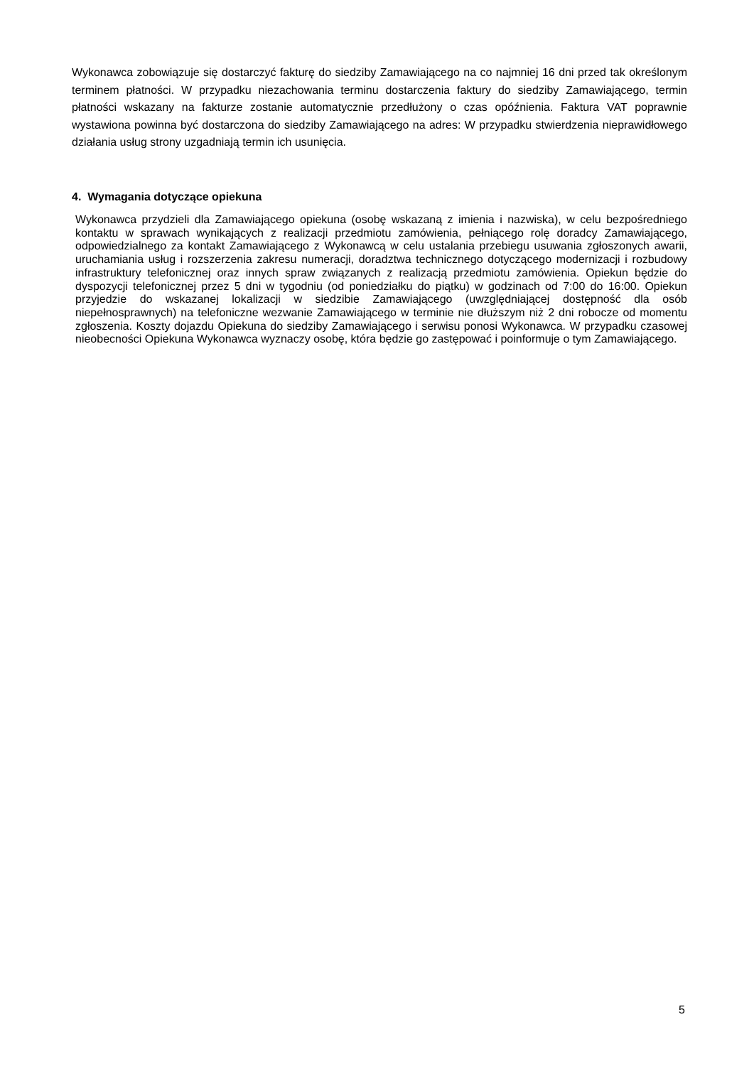Wykonawca zobowiązuje się dostarczyć fakturę do siedziby Zamawiającego na co najmniej 16 dni przed tak określonym terminem płatności. W przypadku niezachowania terminu dostarczenia faktury do siedziby Zamawiającego, termin płatności wskazany na fakturze zostanie automatycznie przedłużony o czas opóźnienia. Faktura VAT poprawnie wystawiona powinna być dostarczona do siedziby Zamawiającego na adres: W przypadku stwierdzenia nieprawidłowego działania usług strony uzgadniają termin ich usunięcia.
4. Wymagania dotyczące opiekuna
Wykonawca przydzieli dla Zamawiającego opiekuna (osobę wskazaną z imienia i nazwiska), w celu bezpośredniego kontaktu w sprawach wynikających z realizacji przedmiotu zamówienia, pełniącego rolę doradcy Zamawiającego, odpowiedzialnego za kontakt Zamawiającego z Wykonawcą w celu ustalania przebiegu usuwania zgłoszonych awarii, uruchamiania usług i rozszerzenia zakresu numeracji, doradztwa technicznego dotyczącego modernizacji i rozbudowy infrastruktury telefonicznej oraz innych spraw związanych z realizacją przedmiotu zamówienia. Opiekun będzie do dyspozycji telefonicznej przez 5 dni w tygodniu (od poniedziałku do piątku) w godzinach od 7:00 do 16:00. Opiekun przyjedzie do wskazanej lokalizacji w siedzibie Zamawiającego (uwzględniającej dostępność dla osób niepełnosprawnych) na telefoniczne wezwanie Zamawiającego w terminie nie dłuższym niż 2 dni robocze od momentu zgłoszenia. Koszty dojazdu Opiekuna do siedziby Zamawiającego i serwisu ponosi Wykonawca. W przypadku czasowej nieobecności Opiekuna Wykonawca wyznaczy osobę, która będzie go zastępować i poinformuje o tym Zamawiającego.
5